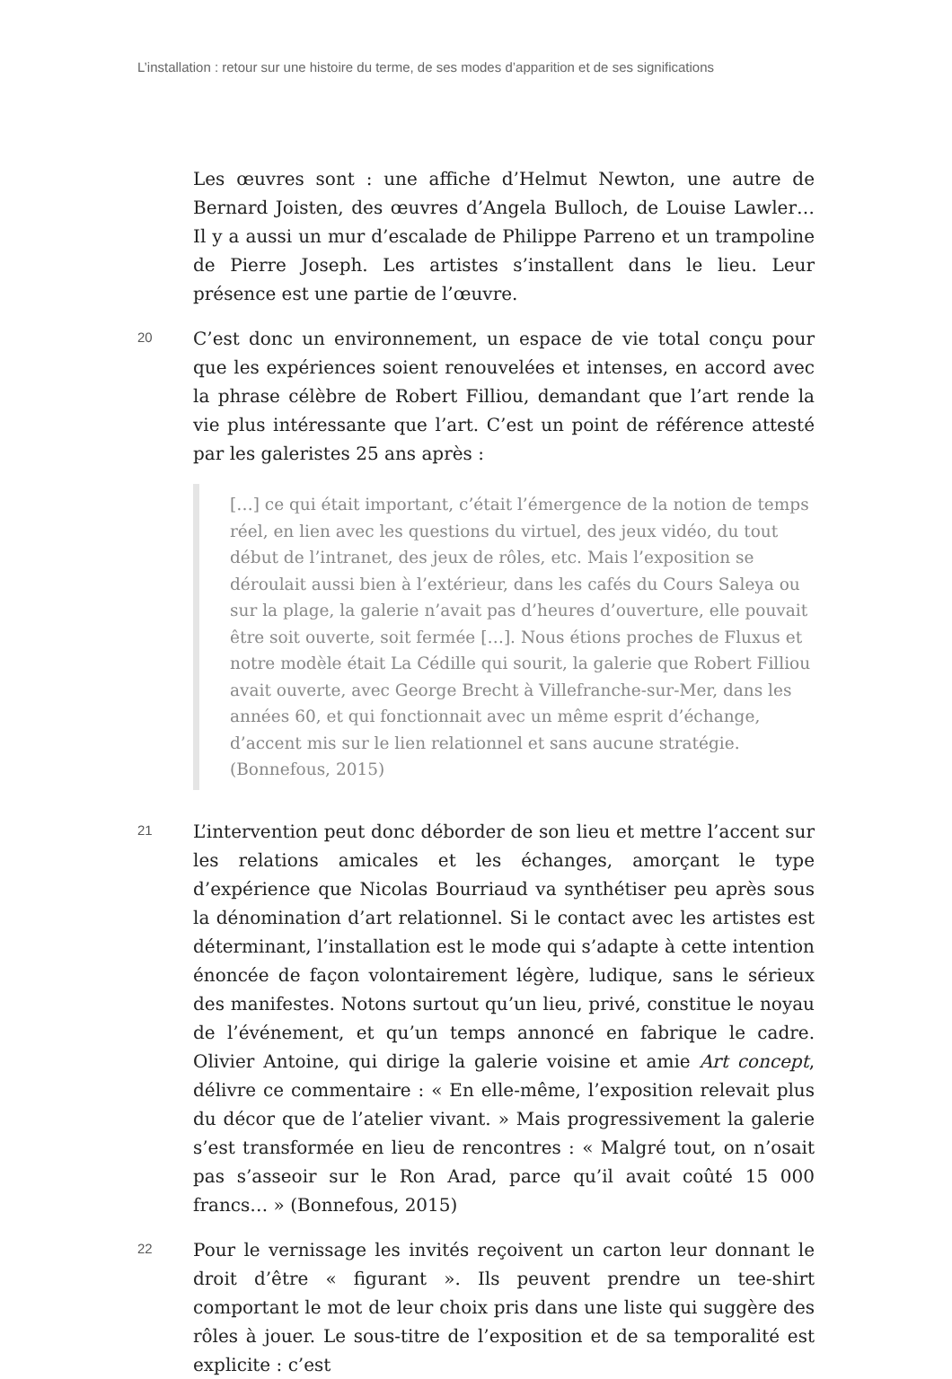L’installation : retour sur une histoire du terme, de ses modes d’apparition et de ses significations
Les œuvres sont : une affiche d’Helmut Newton, une autre de Bernard Joisten, des œuvres d’Angela Bulloch, de Louise Lawler… Il y a aussi un mur d’escalade de Philippe Parreno et un trampoline de Pierre Joseph. Les artistes s’installent dans le lieu. Leur présence est une partie de l’œuvre.
20
C’est donc un environnement, un espace de vie total conçu pour que les expériences soient renouvelées et intenses, en accord avec la phrase célèbre de Robert Filliou, demandant que l’art rende la vie plus intéressante que l’art. C’est un point de référence attesté par les galeristes 25 ans après :
[…] ce qui était important, c’était l’émergence de la notion de temps réel, en lien avec les questions du virtuel, des jeux vidéo, du tout début de l’intranet, des jeux de rôles, etc. Mais l’exposition se déroulait aussi bien à l’extérieur, dans les cafés du Cours Saleya ou sur la plage, la galerie n’avait pas d’heures d’ouverture, elle pouvait être soit ouverte, soit fermée […]. Nous étions proches de Fluxus et notre modèle était La Cédille qui sourit, la galerie que Robert Filliou avait ouverte, avec George Brecht à Villefranche-sur-Mer, dans les années 60, et qui fonctionnait avec un même esprit d’échange, d’accent mis sur le lien relationnel et sans aucune stratégie. (Bonnefous, 2015)
21
L’intervention peut donc déborder de son lieu et mettre l’accent sur les relations amicales et les échanges, amorçant le type d’expérience que Nicolas Bourriaud va synthétiser peu après sous la dénomination d’art relationnel. Si le contact avec les artistes est déterminant, l’installation est le mode qui s’adapte à cette intention énoncée de façon volontairement légère, ludique, sans le sérieux des manifestes. Notons surtout qu’un lieu, privé, constitue le noyau de l’événement, et qu’un temps annoncé en fabrique le cadre. Olivier Antoine, qui dirige la galerie voisine et amie Art concept, délivre ce commentaire : « En elle-même, l’exposition relevait plus du décor que de l’atelier vivant. » Mais progressivement la galerie s’est transformée en lieu de rencontres : « Malgré tout, on n’osait pas s’asseoir sur le Ron Arad, parce qu’il avait coûté 15 000 francs… » (Bonnefous, 2015)
22
Pour le vernissage les invités reçoivent un carton leur donnant le droit d’être « figurant ». Ils peuvent prendre un tee-shirt comportant le mot de leur choix pris dans une liste qui suggère des rôles à jouer. Le sous-titre de l’exposition et de sa temporalité est explicite : c’est